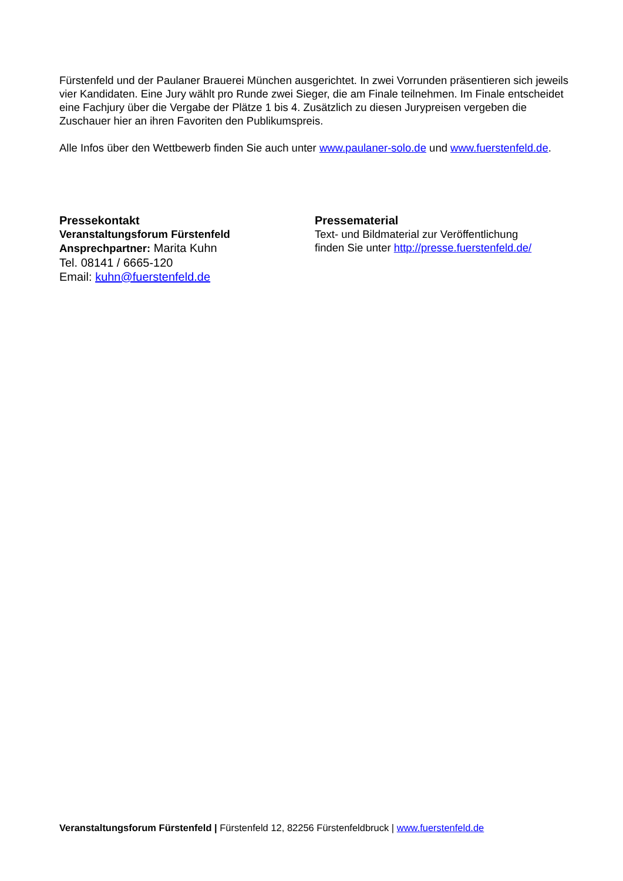Fürstenfeld und der Paulaner Brauerei München ausgerichtet. In zwei Vorrunden präsentieren sich jeweils vier Kandidaten. Eine Jury wählt pro Runde zwei Sieger, die am Finale teilnehmen. Im Finale entscheidet eine Fachjury über die Vergabe der Plätze 1 bis 4. Zusätzlich zu diesen Jurypreisen vergeben die Zuschauer hier an ihren Favoriten den Publikumspreis.
Alle Infos über den Wettbewerb finden Sie auch unter www.paulaner-solo.de und www.fuerstenfeld.de.
Pressekontakt
Veranstaltungsforum Fürstenfeld
Ansprechpartner: Marita Kuhn
Tel. 08141 / 6665-120
Email: kuhn@fuerstenfeld.de
Pressematerial
Text- und Bildmaterial zur Veröffentlichung
finden Sie unter http://presse.fuerstenfeld.de/
Veranstaltungsforum Fürstenfeld | Fürstenfeld 12, 82256 Fürstenfeldbruck | www.fuerstenfeld.de